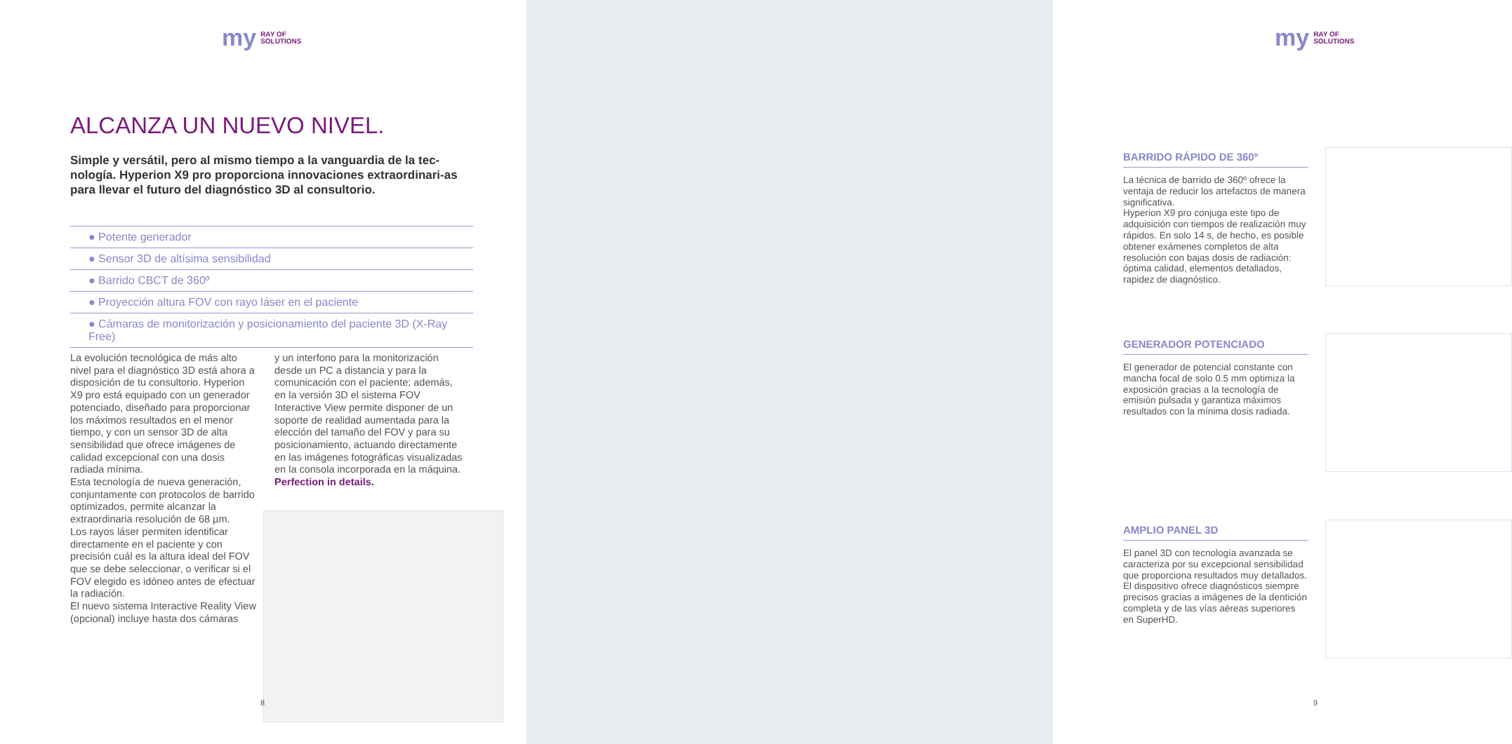my RAY OF
SOLUTIONS
ALCANZA UN NUEVO NIVEL.
Simple y versátil, pero al mismo tiempo a la vanguardia de la tec-nología. Hyperion X9 pro proporciona innovaciones extraordinari-as para llevar el futuro del diagnóstico 3D al consultorio.
● Potente generador
● Sensor 3D de altísima sensibilidad
● Barrido CBCT de 360º
● Proyección altura FOV con rayo láser en el paciente
● Cámaras de monitorización y posicionamiento del paciente 3D (X-Ray Free)
La evolución tecnológica de más alto nivel para el diagnóstico 3D está ahora a disposición de tu consultorio. Hyperion X9 pro está equipado con un generador potenciado, diseñado para proporcionar los máximos resultados en el menor tiempo, y con un sensor 3D de alta sensibilidad que ofrece imágenes de calidad excepcional con una dosis radiada mínima.
Esta tecnología de nueva generación, conjuntamente con protocolos de barrido optimizados, permite alcanzar la extraordinaria resolución de 68 µm.
Los rayos láser permiten identificar directamente en el paciente y con precisión cuál es la altura ideal del FOV que se debe seleccionar, o verificar si el FOV elegido es idóneo antes de efectuar la radiación.
El nuevo sistema Interactive Reality View (opcional) incluye hasta dos cámaras
y un interfono para la monitorización desde un PC a distancia y para la comunicación con el paciente; además, en la versión 3D el sistema FOV Interactive View permite disponer de un soporte de realidad aumentada para la elección del tamaño del FOV y para su posicionamiento, actuando directamente en las imágenes fotográficas visualizadas en la consola incorporada en la máquina.
Perfection in details.
8
my RAY OF
SOLUTIONS
BARRIDO RÁPIDO DE 360º
La técnica de barrido de 360º ofrece la ventaja de reducir los artefactos de manera significativa.
Hyperion X9 pro conjuga este tipo de adquisición con tiempos de realización muy rápidos. En solo 14 s, de hecho, es posible obtener exámenes completos de alta resolución con bajas dosis de radiación: óptima calidad, elementos detallados, rapidez de diagnóstico.
GENERADOR POTENCIADO
El generador de potencial constante con mancha focal de solo 0.5 mm optimiza la exposición gracias a la tecnología de emisión pulsada y garantiza máximos resultados con la mínima dosis radiada.
AMPLIO PANEL 3D
El panel 3D con tecnología avanzada se caracteriza por su excepcional sensibilidad que proporciona resultados muy detallados. El dispositivo ofrece diagnósticos siempre precisos gracias a imágenes de la dentición completa y de las vías aéreas superiores en SuperHD.
9